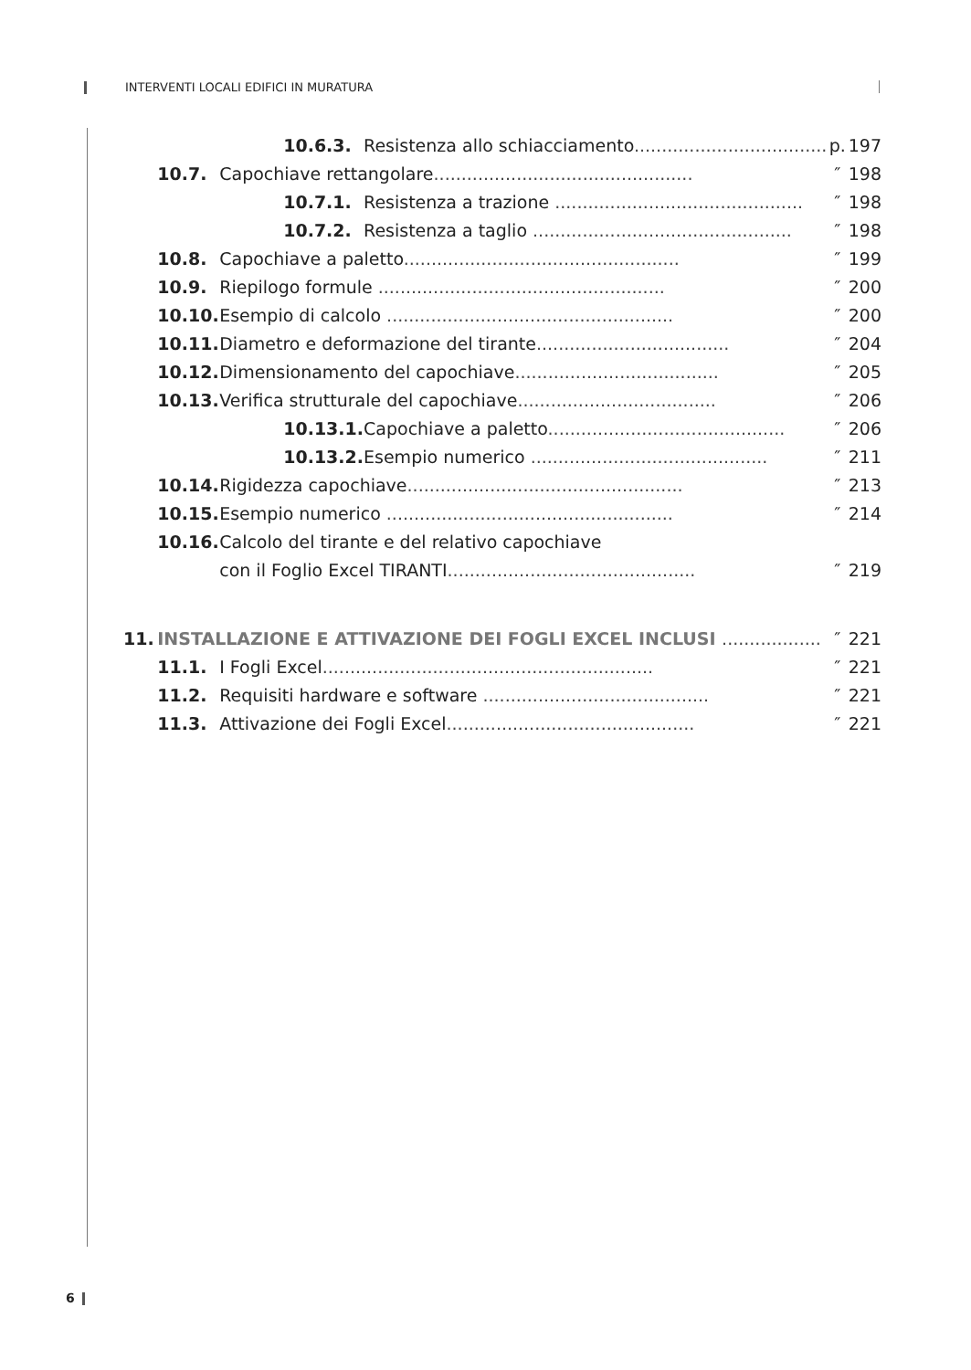INTERVENTI LOCALI EDIFICI IN MURATURA
| | | 10.6.3. | Resistenza allo schiacciamento ................................... | p. | 197 |
| | 10.7. | Capochiave rettangolare ............................................... | | ″ | 198 |
| | | 10.7.1. | Resistenza a trazione ............................................. | ″ | 198 |
| | | 10.7.2. | Resistenza a taglio ............................................... | ″ | 198 |
| | 10.8. | Capochiave a paletto .................................................. | | ″ | 199 |
| | 10.9. | Riepilogo formule .................................................... | | ″ | 200 |
| | 10.10. | Esempio di calcolo .................................................... | | ″ | 200 |
| | 10.11. | Diametro e deformazione del tirante ................................... | | ″ | 204 |
| | 10.12. | Dimensionamento del capochiave ..................................... | | ″ | 205 |
| | 10.13. | Verifica strutturale del capochiave .................................... | | ″ | 206 |
| | | 10.13.1. | Capochiave a paletto ........................................... | ″ | 206 |
| | | 10.13.2. | Esempio numerico ........................................... | ″ | 211 |
| | 10.14. | Rigidezza capochiave .................................................. | | ″ | 213 |
| | 10.15. | Esempio numerico .................................................... | | ″ | 214 |
| | 10.16. | Calcolo del tirante e del relativo capochiave | | | |
| | | con il Foglio Excel TIRANTI ............................................. | | ″ | 219 |
| 11. | INSTALLAZIONE E ATTIVAZIONE DEI FOGLI EXCEL INCLUSI .................. | | | ″ | 221 |
| | 11.1. | I Fogli Excel ............................................................ | | ″ | 221 |
| | 11.2. | Requisiti hardware e software ......................................... | | ″ | 221 |
| | 11.3. | Attivazione dei Fogli Excel ............................................. | | ″ | 221 |
6